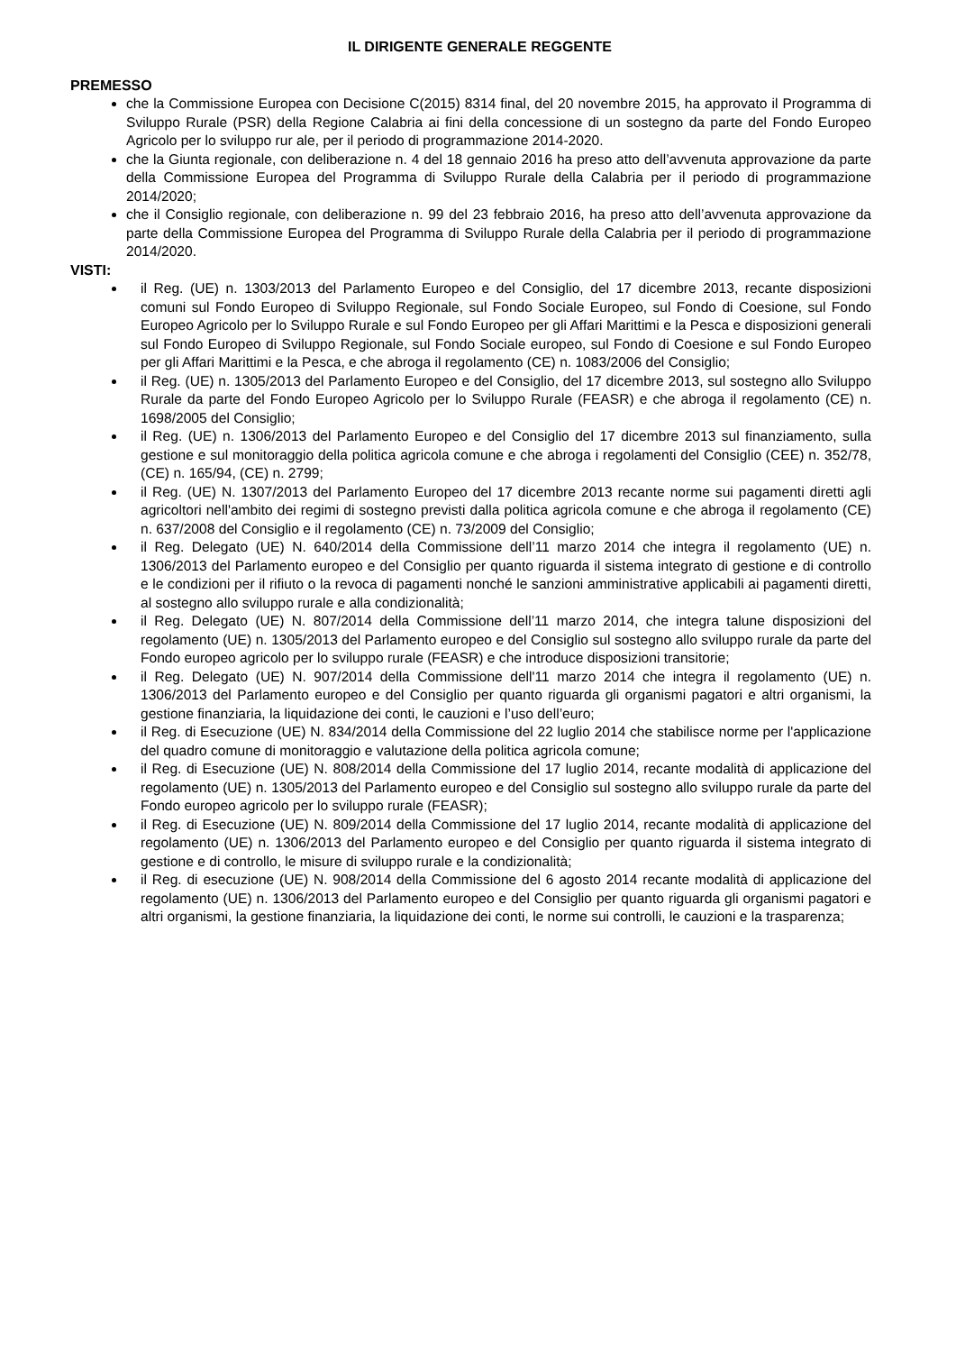IL DIRIGENTE GENERALE REGGENTE
PREMESSO
che la Commissione Europea con Decisione C(2015) 8314 final, del 20 novembre 2015, ha approvato il Programma di Sviluppo Rurale (PSR) della Regione Calabria ai fini della concessione di un sostegno da parte del Fondo Europeo Agricolo per lo sviluppo rur ale, per il periodo di programmazione 2014-2020.
che la Giunta regionale, con deliberazione n. 4 del 18 gennaio 2016 ha preso atto dell’avvenuta approvazione da parte della Commissione Europea del Programma di Sviluppo Rurale della Calabria per il periodo di programmazione 2014/2020;
che il Consiglio regionale, con deliberazione n. 99 del 23 febbraio 2016, ha preso atto dell’avvenuta approvazione da parte della Commissione Europea del Programma di Sviluppo Rurale della Calabria per il periodo di programmazione 2014/2020.
VISTI:
il Reg. (UE) n. 1303/2013 del Parlamento Europeo e del Consiglio, del 17 dicembre 2013, recante disposizioni comuni sul Fondo Europeo di Sviluppo Regionale, sul Fondo Sociale Europeo, sul Fondo di Coesione, sul Fondo Europeo Agricolo per lo Sviluppo Rurale e sul Fondo Europeo per gli Affari Marittimi e la Pesca e disposizioni generali sul Fondo Europeo di Sviluppo Regionale, sul Fondo Sociale europeo, sul Fondo di Coesione e sul Fondo Europeo per gli Affari Marittimi e la Pesca, e che abroga il regolamento (CE) n. 1083/2006 del Consiglio;
il Reg. (UE) n. 1305/2013 del Parlamento Europeo e del Consiglio, del 17 dicembre 2013, sul sostegno allo Sviluppo Rurale da parte del Fondo Europeo Agricolo per lo Sviluppo Rurale (FEASR) e che abroga il regolamento (CE) n. 1698/2005 del Consiglio;
il Reg. (UE) n. 1306/2013 del Parlamento Europeo e del Consiglio del 17 dicembre 2013 sul finanziamento, sulla gestione e sul monitoraggio della politica agricola comune e che abroga i regolamenti del Consiglio (CEE) n. 352/78, (CE) n. 165/94, (CE) n. 2799;
il Reg. (UE) N. 1307/2013 del Parlamento Europeo del 17 dicembre 2013 recante norme sui pagamenti diretti agli agricoltori nell'ambito dei regimi di sostegno previsti dalla politica agricola comune e che abroga il regolamento (CE) n. 637/2008 del Consiglio e il regolamento (CE) n. 73/2009 del Consiglio;
il Reg. Delegato (UE) N. 640/2014 della Commissione dell’11 marzo 2014 che integra il regolamento (UE) n. 1306/2013 del Parlamento europeo e del Consiglio per quanto riguarda il sistema integrato di gestione e di controllo e le condizioni per il rifiuto o la revoca di pagamenti nonché le sanzioni amministrative applicabili ai pagamenti diretti, al sostegno allo sviluppo rurale e alla condizionalità;
il Reg. Delegato (UE) N. 807/2014 della Commissione dell’11 marzo 2014, che integra talune disposizioni del regolamento (UE) n. 1305/2013 del Parlamento europeo e del Consiglio sul sostegno allo sviluppo rurale da parte del Fondo europeo agricolo per lo sviluppo rurale (FEASR) e che introduce disposizioni transitorie;
il Reg. Delegato (UE) N. 907/2014 della Commissione dell'11 marzo 2014 che integra il regolamento (UE) n. 1306/2013 del Parlamento europeo e del Consiglio per quanto riguarda gli organismi pagatori e altri organismi, la gestione finanziaria, la liquidazione dei conti, le cauzioni e l’uso dell’euro;
il Reg. di Esecuzione (UE) N. 834/2014 della Commissione del 22 luglio 2014 che stabilisce norme per l'applicazione del quadro comune di monitoraggio e valutazione della politica agricola comune;
il Reg. di Esecuzione (UE) N. 808/2014 della Commissione del 17 luglio 2014, recante modalità di applicazione del regolamento (UE) n. 1305/2013 del Parlamento europeo e del Consiglio sul sostegno allo sviluppo rurale da parte del Fondo europeo agricolo per lo sviluppo rurale (FEASR);
il Reg. di Esecuzione (UE) N. 809/2014 della Commissione del 17 luglio 2014, recante modalità di applicazione del regolamento (UE) n. 1306/2013 del Parlamento europeo e del Consiglio per quanto riguarda il sistema integrato di gestione e di controllo, le misure di sviluppo rurale e la condizionalità;
il Reg. di esecuzione (UE) N. 908/2014 della Commissione del 6 agosto 2014 recante modalità di applicazione del regolamento (UE) n. 1306/2013 del Parlamento europeo e del Consiglio per quanto riguarda gli organismi pagatori e altri organismi, la gestione finanziaria, la liquidazione dei conti, le norme sui controlli, le cauzioni e la trasparenza;